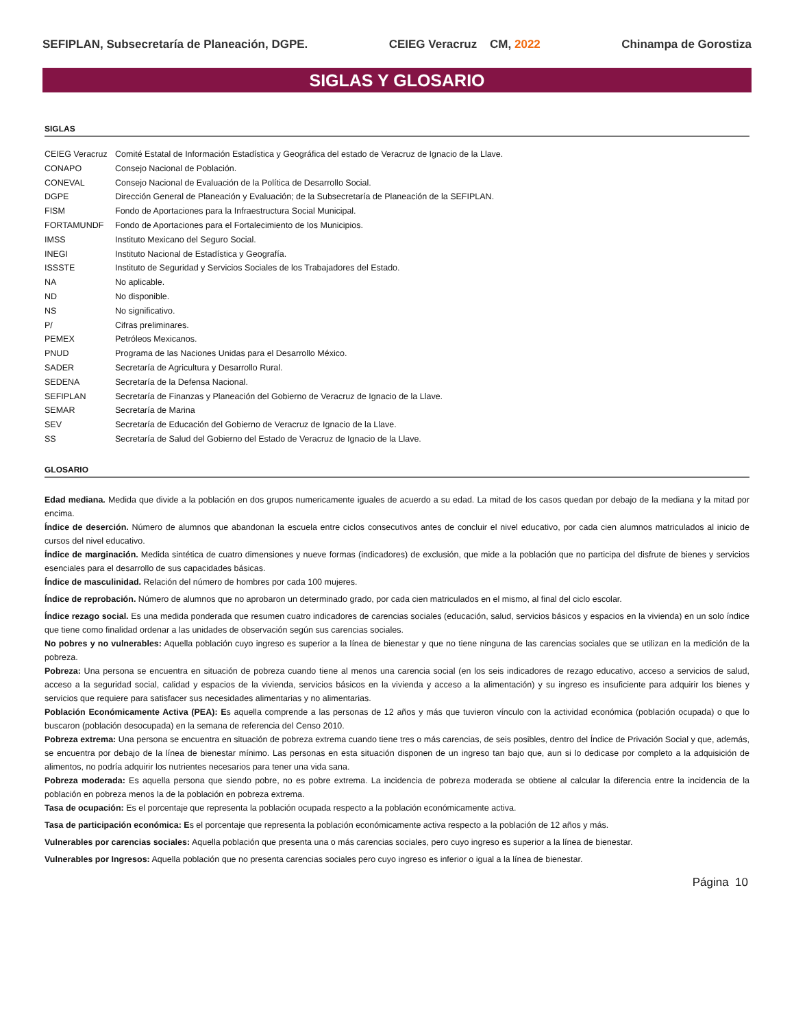SEFIPLAN, Subsecretaría de Planeación, DGPE. CEIEG Veracruz CM, 2022 Chinampa de Gorostiza
SIGLAS Y GLOSARIO
SIGLAS
| CEIEG Veracruz | Comité Estatal de Información Estadística y Geográfica del estado de Veracruz de Ignacio de la Llave. |
| CONAPO | Consejo Nacional de Población. |
| CONEVAL | Consejo Nacional de Evaluación de la Política de Desarrollo Social. |
| DGPE | Dirección General de Planeación y Evaluación; de la Subsecretaría de Planeación de la SEFIPLAN. |
| FISM | Fondo de Aportaciones para la Infraestructura Social Municipal. |
| FORTAMUNDF | Fondo de Aportaciones para el Fortalecimiento de los Municipios. |
| IMSS | Instituto Mexicano del Seguro Social. |
| INEGI | Instituto Nacional de Estadística y Geografía. |
| ISSSTE | Instituto de Seguridad y Servicios Sociales de los Trabajadores del Estado. |
| NA | No aplicable. |
| ND | No disponible. |
| NS | No significativo. |
| P/ | Cifras preliminares. |
| PEMEX | Petróleos Mexicanos. |
| PNUD | Programa de las Naciones Unidas para el Desarrollo México. |
| SADER | Secretaría de Agricultura y Desarrollo Rural. |
| SEDENA | Secretaría de la Defensa Nacional. |
| SEFIPLAN | Secretaría de Finanzas y Planeación del Gobierno de Veracruz de Ignacio de la Llave. |
| SEMAR | Secretaría de Marina |
| SEV | Secretaría de Educación del Gobierno de Veracruz de Ignacio de la Llave. |
| SS | Secretaría de Salud del Gobierno del Estado de Veracruz de Ignacio de la Llave. |
GLOSARIO
Edad mediana. Medida que divide a la población en dos grupos numericamente iguales de acuerdo a su edad. La mitad de los casos quedan por debajo de la mediana y la mitad por encima.
Índice de deserción. Número de alumnos que abandonan la escuela entre ciclos consecutivos antes de concluir el nivel educativo, por cada cien alumnos matriculados al inicio de cursos del nivel educativo.
Índice de marginación. Medida sintética de cuatro dimensiones y nueve formas (indicadores) de exclusión, que mide a la población que no participa del disfrute de bienes y servicios esenciales para el desarrollo de sus capacidades básicas.
Índice de masculinidad. Relación del número de hombres por cada 100 mujeres.
Índice de reprobación. Número de alumnos que no aprobaron un determinado grado, por cada cien matriculados en el mismo, al final del ciclo escolar.
Índice rezago social. Es una medida ponderada que resumen cuatro indicadores de carencias sociales (educación, salud, servicios básicos y espacios en la vivienda) en un solo índice que tiene como finalidad ordenar a las unidades de observación según sus carencias sociales.
No pobres y no vulnerables: Aquella población cuyo ingreso es superior a la línea de bienestar y que no tiene ninguna de las carencias sociales que se utilizan en la medición de la pobreza.
Pobreza: Una persona se encuentra en situación de pobreza cuando tiene al menos una carencia social (en los seis indicadores de rezago educativo, acceso a servicios de salud, acceso a la seguridad social, calidad y espacios de la vivienda, servicios básicos en la vivienda y acceso a la alimentación) y su ingreso es insuficiente para adquirir los bienes y servicios que requiere para satisfacer sus necesidades alimentarias y no alimentarias.
Población Económicamente Activa (PEA): Es aquella comprende a las personas de 12 años y más que tuvieron vínculo con la actividad económica (población ocupada) o que lo buscaron (población desocupada) en la semana de referencia del Censo 2010.
Pobreza extrema: Una persona se encuentra en situación de pobreza extrema cuando tiene tres o más carencias, de seis posibles, dentro del Índice de Privación Social y que, además, se encuentra por debajo de la línea de bienestar mínimo. Las personas en esta situación disponen de un ingreso tan bajo que, aun si lo dedicase por completo a la adquisición de alimentos, no podría adquirir los nutrientes necesarios para tener una vida sana.
Pobreza moderada: Es aquella persona que siendo pobre, no es pobre extrema. La incidencia de pobreza moderada se obtiene al calcular la diferencia entre la incidencia de la población en pobreza menos la de la población en pobreza extrema.
Tasa de ocupación: Es el porcentaje que representa la población ocupada respecto a la población económicamente activa.
Tasa de participación económica: Es el porcentaje que representa la población económicamente activa respecto a la población de 12 años y más.
Vulnerables por carencias sociales: Aquella población que presenta una o más carencias sociales, pero cuyo ingreso es superior a la línea de bienestar.
Vulnerables por Ingresos: Aquella población que no presenta carencias sociales pero cuyo ingreso es inferior o igual a la línea de bienestar.
Página 10